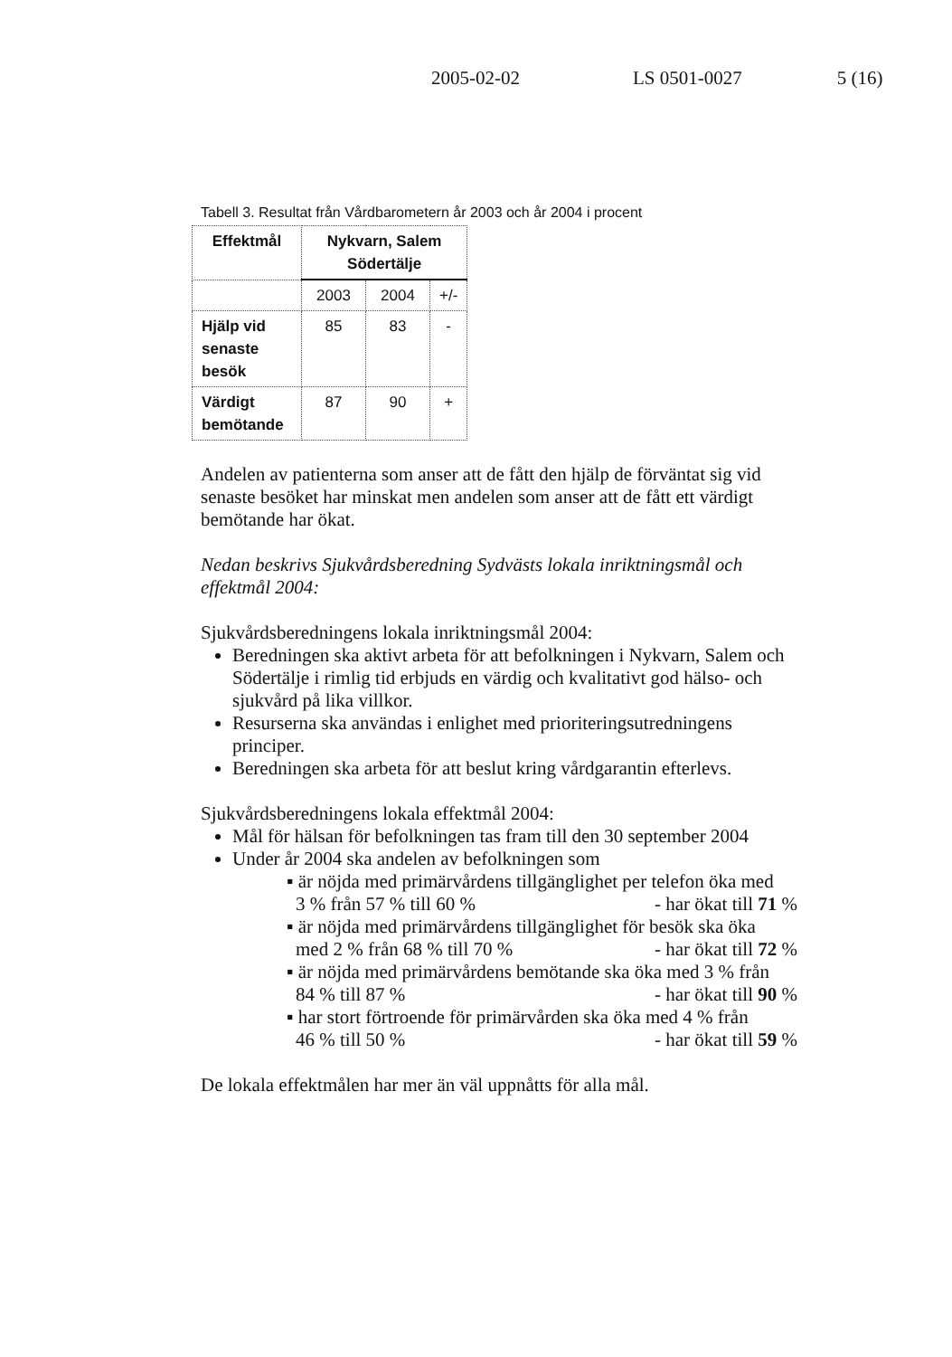2005-02-02 LS 0501-0027 5 (16)
Tabell 3. Resultat från Vårdbarometern år 2003 och år 2004 i procent
| Effektmål | Nykvarn, Salem Södertälje | | |
| --- | --- | --- | --- |
| | 2003 | 2004 | +/- |
| Hjälp vid senaste besök | 85 | 83 | - |
| Värdigt bemötande | 87 | 90 | + |
Andelen av patienterna som anser att de fått den hjälp de förväntat sig vid senaste besöket har minskat men andelen som anser att de fått ett värdigt bemötande har ökat.
Nedan beskrivs Sjukvårdsberedning Sydvästs lokala inriktningsmål och effektmål 2004:
Sjukvårdsberedningens lokala inriktningsmål 2004:
Beredningen ska aktivt arbeta för att befolkningen i Nykvarn, Salem och Södertälje i rimlig tid erbjuds en värdig och kvalitativt god hälso- och sjukvård på lika villkor.
Resurserna ska användas i enlighet med prioriteringsutredningens principer.
Beredningen ska arbeta för att beslut kring vårdgarantin efterlevs.
Sjukvårdsberedningens lokala effektmål 2004:
Mål för hälsan för befolkningen tas fram till den 30 september 2004
Under år 2004 ska andelen av befolkningen som
▪ är nöjda med primärvårdens tillgänglighet per telefon öka med
3 % från 57 % till 60 % - har ökat till 71 %
▪ är nöjda med primärvårdens tillgänglighet för besök ska öka
med 2 % från 68 % till 70 % - har ökat till 72 %
▪ är nöjda med primärvårdens bemötande ska öka med 3 % från
84 % till 87 % - har ökat till 90 %
▪ har stort förtroende för primärvården ska öka med 4 % från
46 % till 50 % - har ökat till 59 %
De lokala effektmålen har mer än väl uppnåtts för alla mål.